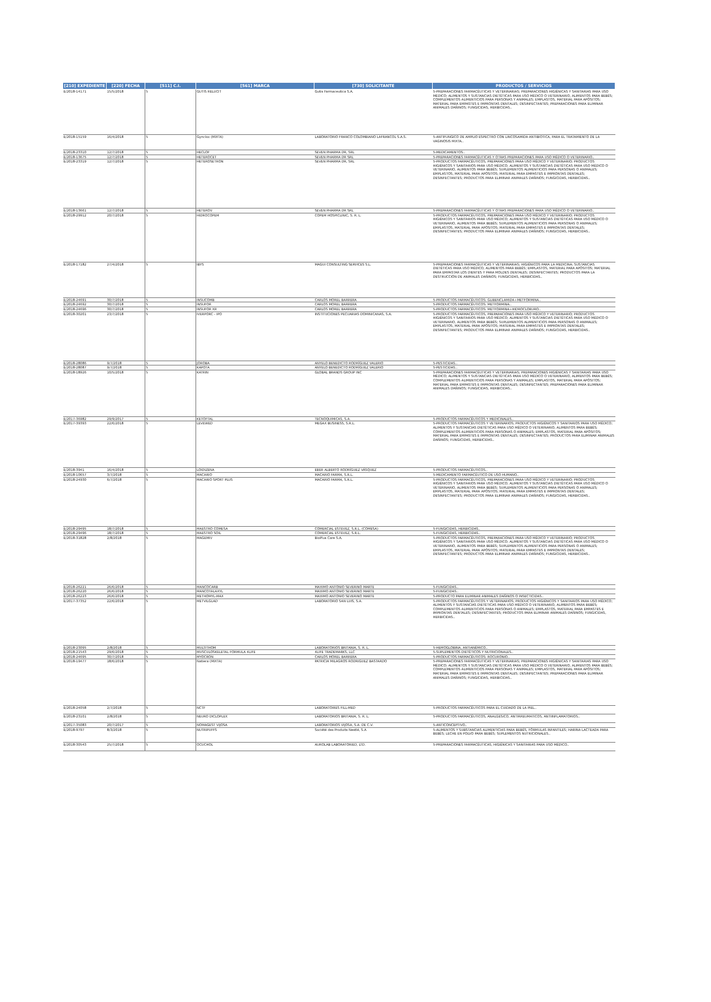| [210] EXPEDIENTE | [220] FECHA | [511] C.I. | [561] MARCA | [730] SOLICITANTE | PRODUCTOS / SERVICIOS |
| --- | --- | --- | --- | --- | --- |
| E/2018-14171 | 15/5/2018 | 5 | GUTIS RELUCIT | Gutis Farmaceutica S.A. | 5-PREPARACIONES FARMACÉUTICAS Y VETERINARIAS; PREPARACIONES HIGIÉNICAS Y SANITARIAS PARA USO MÉDICO; ALIMENTOS Y SUSTANCIAS DIETÉTICAS PARA USO MÉDICO O VETERINARIO, ALIMENTOS PARA BEBÉS; COMPLEMENTOS ALIMENTICIOS PARA PERSONAS Y ANIMALES; EMPLASTOS, MATERIAL PARA APÓSITOS; MATERIAL PARA EMPASTES E IMPRONTAS DENTALES; DESINFECTANTES; PREPARACIONES PARA ELIMINAR ANIMALES DAÑINOS; FUNGICIDAS, HERBICIDAS.. |
| E/2018-15159 | 16/4/2018 | 5 | Gynclox (MIXTA) | LABORATORIO FRANCO COLOMBIANO LAFRANCOL S.A.S. | 5-ANTIFUNGICO DE AMPLIO ESPECTRO CON LINCOSAMIDA ANTIBIOTICA, PARA EL TRATAMIENTO DE LA VAGINOSIS MIXTA.. |
| E/2018-23310 | 12/7/2018 | 5 | HECLOF | SEVEN PHARMA DR, SRL | 5-MEDICAMENTOS.. |
| E/2018-13675 | 12/7/2018 | 5 | HETEROCET | SEVEN PHARMA DR SRL | 5-PREPARACIONES FARMACÉUTICAS Y OTRAS PREPARACIONES PARA USO MÉDICO O VETERINARIO.. |
| E/2018-23319 | 12/7/2018 | 5 | HETEROSETRON | SEVEN PHARMA DR, SRL | 5-PRODUCTOS FARMACÉUTICOS, PREPARACIONES PARA USO MÉDICO Y VETERINARIO; PRODUCTOS HIGIÉNICOS Y SANITARIOS PARA USO MÉDICO; ALIMENTOS Y SUSTANCIAS DIETÉTICAS PARA USO MÉDICO O VETERINARIO, ALIMENTOS PARA BEBÉS; SUPLEMENTOS ALIMENTICIOS PARA PERSONAS O ANIMALES; EMPLASTOS, MATERIAL PARA APÓSITOS; MATERIAL PARA EMPASTES E IMPRONTAS DENTALES; DESINFECTANTES; PRODUCTOS PARA ELIMINAR ANIMALES DAÑINOS; FUNGICIDAS, HERBICIDAS.. |
| E/2018-13661 | 12/7/2018 | 5 | HETEROV | SEVEN PHARMA DR SRL | 5-PREPARACIONES FARMACÉUTICAS Y OTRAS PREPARACIONES PARA USO MÉDICO O VETERINARIO.. |
| E/2018-29912 | 20/7/2018 | 5 | HIDROCOPEM | COPEM HOSPICLINIC, S. R. L. | 5-PRODUCTOS FARMACÉUTICOS, PREPARACIONES PARA USO MÉDICO Y VETERINARIO; PRODUCTOS HIGIÉNICOS Y SANITARIOS PARA USO MÉDICO; ALIMENTOS Y SUSTANCIAS DIETÉTICAS PARA USO MÉDICO O VETERINARIO, ALIMENTOS PARA BEBÉS; SUPLEMENTOS ALIMENTICIOS PARA PERSONAS O ANIMALES; EMPLASTOS, MATERIAL PARA APÓSITOS; MATERIAL PARA EMPASTES E IMPRONTAS DENTALES; DESINFECTANTES; PRODUCTOS PARA ELIMINAR ANIMALES DAÑINOS; FUNGICIDAS, HERBICIDAS.. |
| E/2018-17182 | 27/4/2018 | 5 | IBYS | MAGUI CONSULTING SERVICES S.L. | 5-PREPARACIONES FARMACÉUTICAS Y VETERINARIAS; HIGIÉNICOS PARA LA MEDICINA; SUSTANCIAS DIETÉTICAS PARA USO MÉDICO, ALIMENTOS PARA BEBÉS; EMPLASTOS, MATERIAL PARA APÓSITOS; MATERIAL PARA EMPASTAR LOS DIENTES Y PARA MOLDES DENTALES; DESINFECTANTES; PRODUCTOS PARA LA DESTRUCCIÓN DE ANIMALES DAÑINOS; FUNGICIDAS, HERBICIDAS.. |
| E/2018-24691 | 30/7/2018 | 5 | INSUCOMB | CARLOS MOREL BARRERA | 5-PRODUCTOS FARMACÉUTICOS: GLIBENCLAMIDA+METFORMINA.. |
| E/2018-24692 | 30/7/2018 | 5 | INSUFOR | CARLOS MOREL BARRERA | 5-PRODUCTOS FARMACÉUTICOS: METFORMINA.. |
| E/2018-24696 | 30/7/2018 | 5 | INSUFOR XR | CARLOS MOREL BARRERA | 5-PRODUCTOS FARMACÉUTICOS: METFORMINA+HIDROCLORURO.. |
| E/2018-30201 | 23/7/2018 | 5 | IVERPORC - IPO | INSTITUCIONES PECUARIAS DOMINICANAS, S.A. | 5-PRODUCTOS FARMACÉUTICOS, PREPARACIONES PARA USO MÉDICO Y VETERINARIO; PRODUCTOS HIGIÉNICOS Y SANITARIOS PARA USO MÉDICO; ALIMENTOS Y SUSTANCIAS DIETÉTICAS PARA USO MÉDICO O VETERINARIO, ALIMENTOS PARA BEBÉS; SUPLEMENTOS ALIMENTICIOS PARA PERSONAS O ANIMALES; EMPLASTOS, MATERIAL PARA APÓSITOS; MATERIAL PARA EMPASTES E IMPRONTAS DENTALES; DESINFECTANTES; PRODUCTOS PARA ELIMINAR ANIMALES DAÑINOS; FUNGICIDAS, HERBICIDAS.. |
| E/2018-28086 | 9/7/2018 | 5 | JOROBA | ANYELO BENEDICTO RODRÍGUEZ VALERIO | 5-PESTICIDAS.. |
| E/2018-28087 | 9/7/2018 | 5 | KAPOTA | ANYELO BENEDICTO RODRÍGUEZ VALERIO | 5-PESTICIDAS.. |
| E/2018-18926 | 10/5/2018 | 5 | KATRIN | GLOBAL BRANDS GROUP INC | 5-PREPARACIONES FARMACÉUTICAS Y VETERINARIAS; PREPARACIONES HIGIÉNICAS Y SANITARIAS PARA USO MÉDICO; ALIMENTOS Y SUSTANCIAS DIETÉTICAS PARA USO MÉDICO O VETERINARIO, ALIMENTOS PARA BEBÉS; COMPLEMENTOS ALIMENTICIOS PARA PERSONAS Y ANIMALES; EMPLASTOS, MATERIAL PARA APÓSITOS; MATERIAL PARA EMPASTES E IMPRONTAS DENTALES; DESINFECTANTES; PREPARACIONES PARA ELIMINAR ANIMALES DAÑINOS; FUNGICIDAS, HERBICIDAS.. |
| E/2017-36982 | 29/9/2017 | 5 | KETOFTAL | TECNOQUIMICAS, S.A. | 5-PRODUCTOS FARMACÉUTICOS Y MEDICINALES.. |
| E/2017-39393 | 22/6/2018 | 5 | LEVEWED | MEGAX BUSINESS, S.R.L. | 5-PRODUCTOS FARMACÉUTICOS Y VETERINARIOS; PRODUCTOS HIGIÉNICOS Y SANITARIOS PARA USO MÉDICO; ALIMENTOS Y SUSTANCIAS DIETÉTICAS PARA USO MÉDICO O VETERINARIO, ALIMENTOS PARA BEBÉS; COMPLEMENTOS ALIMENTICIOS PARA PERSONAS O ANIMALES; EMPLASTOS, MATERIAL PARA APÓSITOS; MATERIAL PARA EMPASTES E IMPRONTAS DENTALES; DESINFECTANTES; PRODUCTOS PARA ELIMINAR ANIMALES DAÑINOS; FUNGICIDAS, HERBICIDAS.. |
| E/2018-3941 | 16/4/2018 | 5 | LOIDIZENA | EBER ALBERTO RODRÍGUEZ VÁSQUEZ | 5-PRODUCTOS FARMACÉUTICOS.. |
| E/2018-10657 | 3/7/2018 | 5 | MACARIO | MACARIO FARMA, S.R.L. | 5-MEDICAMENTO FARMACÉUTICO DE USO HUMANO.. |
| E/2018-24930 | 6/7/2018 | 5 | MACARIO SPORT PLUS | MACARIO FARMA, S.R.L. | 5-PRODUCTOS FARMACÉUTICOS, PREPARACIONES PARA USO MÉDICO Y VETERINARIO; PRODUCTOS HIGIÉNICOS Y SANITARIOS PARA USO MÉDICO; ALIMENTOS Y SUSTANCIAS DIETÉTICAS PARA USO MÉDICO O VETERINARIO, ALIMENTOS PARA BEBÉS; SUPLEMENTOS ALIMENTICIOS PARA PERSONAS O ANIMALES; EMPLASTOS, MATERIAL PARA APÓSITOS; MATERIAL PARA EMPASTES E IMPRONTAS DENTALES; DESINFECTANTES; PRODUCTOS PARA ELIMINAR ANIMALES DAÑINOS; FUNGICIDAS, HERBICIDAS.. |
| E/2018-29495 | 18/7/2018 | 5 | MAESTRO COMESA | COMERCIAL ESTEVEZ, S.R.L. (COMESA) | 5-FUNGICIDAS, HERBICIDAS.. |
| E/2018-29496 | 18/7/2018 | 5 | MAESTRO SOIL | COMERCIAL ESTEVEZ, S.R.L. | 5-FUNGICIDAS, HERBICIDAS.. |
| E/2018-31828 | 2/8/2018 | 5 | MAGEMIV | BioPlus Care S.A. | 5-PRODUCTOS FARMACÉUTICOS, PREPARACIONES PARA USO MÉDICO Y VETERINARIO; PRODUCTOS HIGIÉNICOS Y SANITARIOS PARA USO MÉDICO; ALIMENTOS Y SUSTANCIAS DIETÉTICAS PARA USO MÉDICO O VETERINARIO, ALIMENTOS PARA BEBÉS; SUPLEMENTOS ALIMENTICIOS PARA PERSONAS O ANIMALES; EMPLASTOS, MATERIAL PARA APÓSITOS; MATERIAL PARA EMPASTES E IMPRONTAS DENTALES; DESINFECTANTES; PRODUCTOS PARA ELIMINAR ANIMALES DAÑINOS; FUNGICIDAS, HERBICIDAS.. |
| E/2018-26221 | 26/6/2018 | 5 | MANCOCARB | MAXIMO ANTONIO SEVERINO MARTE | 5-FUNGICIDAS.. |
| E/2018-26220 | 26/6/2018 | 5 | MANCOTALAXYL | MAXIMO ANTONIO SEVERINO MARTE | 5-FUNGICIDAS.. |
| E/2018-26223 | 26/6/2018 | 5 | METHOMYL-MAX | MAXIMO ANTONIO SEVERINO MARTE | 5-PRODUCTO PARA ELIMINAR ANIMALES DAÑINOS O INSECTICIDAS.. |
| E/2017-37352 | 22/6/2018 | 5 | METVILGLAD | LABORATORIO SAN LUIS, S.A. | 5-PRODUCTOS FARMACÉUTICOS Y VETERINARIOS; PRODUCTOS HIGIÉNICOS Y SANITARIOS PARA USO MÉDICO; ALIMENTOS Y SUSTANCIAS DIETÉTICAS PARA USO MÉDICO O VETERINARIO, ALIMENTOS PARA BEBÉS; COMPLEMENTOS ALIMENTICIOS PARA PERSONAS O ANIMALES; EMPLASTOS, MATERIAL PARA EMPASTES E IMPRONTAS DENTALES; DESINFECTANTES; PRODUCTOS PARA ELIMINAR ANIMALES DAÑINOS; FUNGICIDAS, HERBICIDAS.. |
| E/2018-23095 | 2/8/2018 | 5 | MULTITHOM | LABORATORIOS BRITANIA, S. R. L. | 5-HEMOGLOBINA, ANTIANÉMICO.. |
| E/2018-21543 | 29/6/2018 | 5 | MUSCULOSKELETAL FORMULA 4LIFE | 4LIFE TRADEMARKS, LLC | 5-SUPLEMENTOS DIETÉTICOS Y NUTRICIONALES.. |
| E/2018-24695 | 30/7/2018 | 5 | MYOCRON | CARLOS MOREL BARRERA | 5-PRODUCTOS FARMACÉUTICOS: ROCURONIO.. |
| E/2018-19477 | 18/6/2018 | 5 | Natiera (MIXTA) | PATRICIA MILAGROS RODRIGUEZ BASTARDO | 5-PREPARACIONES FARMACÉUTICAS Y VETERINARIAS; PREPARACIONES HIGIÉNICAS Y SANITARIAS PARA USO MÉDICO; ALIMENTOS Y SUSTANCIAS DIETÉTICAS PARA USO MÉDICO O VETERINARIO, ALIMENTOS PARA BEBÉS; COMPLEMENTOS ALIMENTICIOS PARA PERSONAS Y ANIMALES; EMPLASTOS, MATERIAL PARA APÓSITOS; MATERIAL PARA EMPASTES E IMPRONTAS DENTALES; DESINFECTANTES; PREPARACIONES PARA ELIMINAR ANIMALES DAÑINOS; FUNGICIDAS, HERBICIDAS.. |
| E/2018-24058 | 2/7/2018 | 5 | NCTF | LABORATOIRES FILL-MED | 5-PRODUCTOS FARMACÉUTICOS PARA EL CUIDADO DE LA PIEL.. |
| E/2018-23101 | 2/8/2018 | 5 | NEURO DICLOPLEX | LABORATORIOS BRITANIA, S. R. L. | 5-PRODUCTOS FARMACÉUTICOS, ANALGESICO, ANTIRREUMATICOS, ANTIINFLAMATORIOS.. |
| E/2017-35083 | 20/7/2017 | 5 | NOMAGEST VIJOSA | LABORATORIOS VIJOSA, S.A. DE C.V. | 5-ANTICONCEPTIVO.. |
| E/2018-9797 | 8/3/2018 | 5 | NUTRIPUFFS | Société des Produits Nestlé, S.A | 5-ALIMENTOS Y SUBSTANCIAS ALIMENTICIAS PARA BEBÉS, FÓRMULAS INFANTILES; HARINA LACTEADA PARA BEBÉS; LECHE EN POLVO PARA BEBÉS; SUPLEMENTOS NUTRICIONALES.. |
| E/2018-30543 | 25/7/2018 | 5 | OCUCHOL | AUROLAB LABORATORIED, LTD. | 5-PREPARACIONES FARMACÉUTICAS, HIGIÉNICAS Y SANITARIAS PARA USO MÉDICO.. |